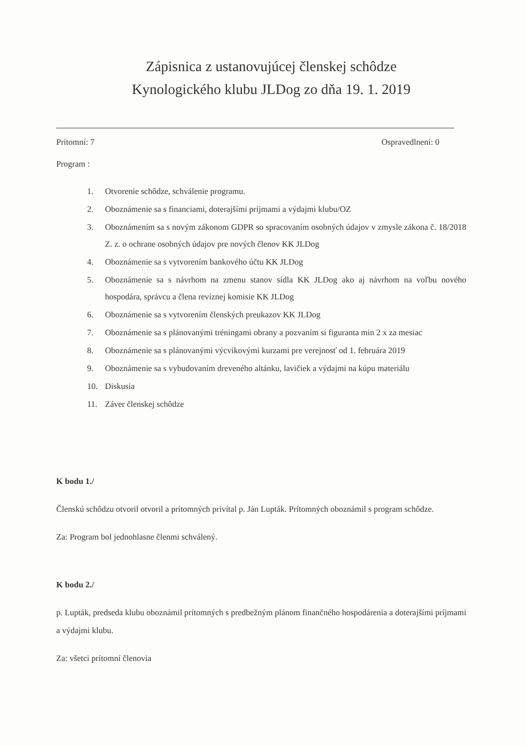Zápisnica z ustanovujúcej členskej schôdze
Kynologického klubu JLDog zo dňa 19. 1. 2019
Prítomní: 7 Ospravedlnení: 0
Program :
1. Otvorenie schôdze, schválenie programu.
2. Oboznámenie sa s financiami, doterajšími príjmami a výdajmi klubu/OZ
3. Oboznámením sa s novým zákonom GDPR so spracovaním osobných údajov v zmysle zákona č. 18/2018 Z. z. o ochrane osobných údajov pre nových členov KK JLDog
4. Oboznámenie sa s vytvorením bankového účtu KK JLDog
5. Oboznámenie sa s návrhom na zmenu stanov sídla KK JLDog ako aj návrhom na voľbu nového hospodára, správcu a člena revíznej komisie KK JLDog
6. Oboznámenie sa s vytvorením členských preukazov KK JLDog
7. Oboznámenie sa s plánovanými tréningami obrany a pozvaním si figuranta min 2 x za mesiac
8. Oboznámenie sa s plánovanými výcvikovými kurzami pre verejnosť od 1. februára 2019
9. Oboznámenie sa s vybudovaním dreveného altánku, lavičiek a výdajmi na kúpu materiálu
10. Diskusia
11. Záver členskej schôdze
K bodu 1./
Členskú schôdzu otvoril otvoril a prítomných privítal p. Ján Lupták. Prítomných oboznámil s program schôdze.
Za: Program bol jednohlasne členmi schválený.
K bodu 2./
p. Lupták, predseda klubu oboznámil prítomných s predbežným plánom finančného hospodárenia a doterajšími príjmami a výdajmi klubu.
Za: všetci prítomní členovia